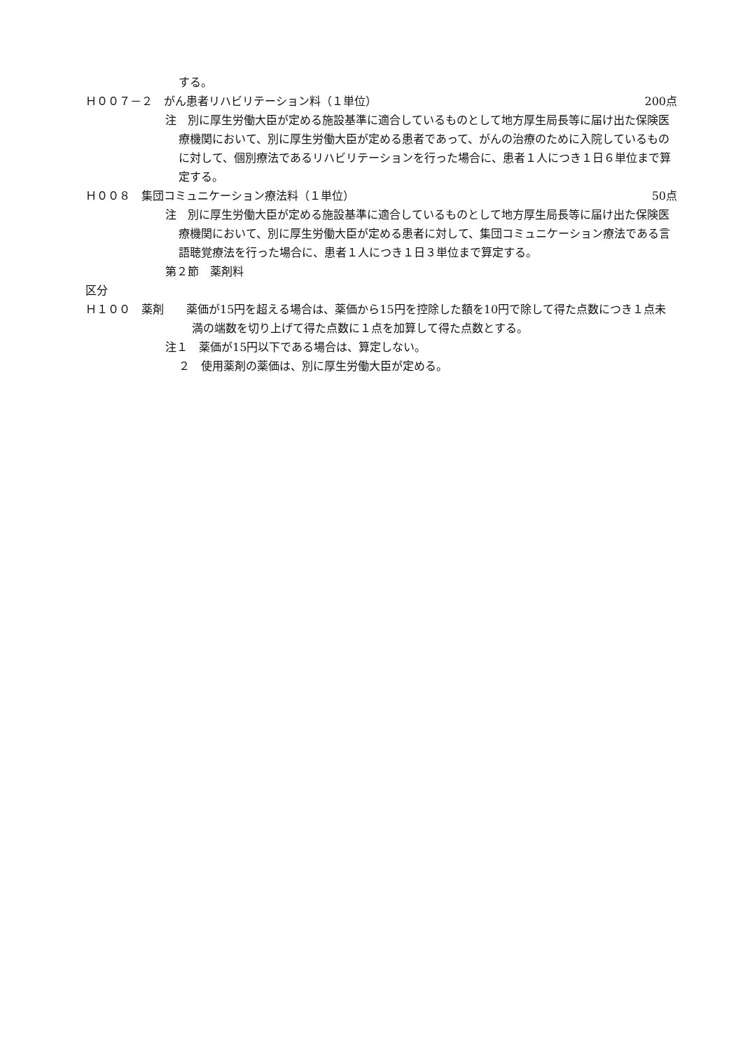する。
Ｈ００７－２　がん患者リハビリテーション料（１単位） 200点
注　別に厚生労働大臣が定める施設基準に適合しているものとして地方厚生局長等に届け出た保険医療機関において、別に厚生労働大臣が定める患者であって、がんの治療のために入院しているものに対して、個別療法であるリハビリテーションを行った場合に、患者１人につき１日６単位まで算定する。
Ｈ００８　集団コミュニケーション療法料（１単位） 50点
注　別に厚生労働大臣が定める施設基準に適合しているものとして地方厚生局長等に届け出た保険医療機関において、別に厚生労働大臣が定める患者に対して、集団コミュニケーション療法である言語聴覚療法を行った場合に、患者１人につき１日３単位まで算定する。
第２節　薬剤料
区分
Ｈ１００　薬剤　　薬価が15円を超える場合は、薬価から15円を控除した額を10円で除して得た点数につき１点未満の端数を切り上げて得た点数に１点を加算して得た点数とする。
注１　薬価が15円以下である場合は、算定しない。
２　使用薬剤の薬価は、別に厚生労働大臣が定める。